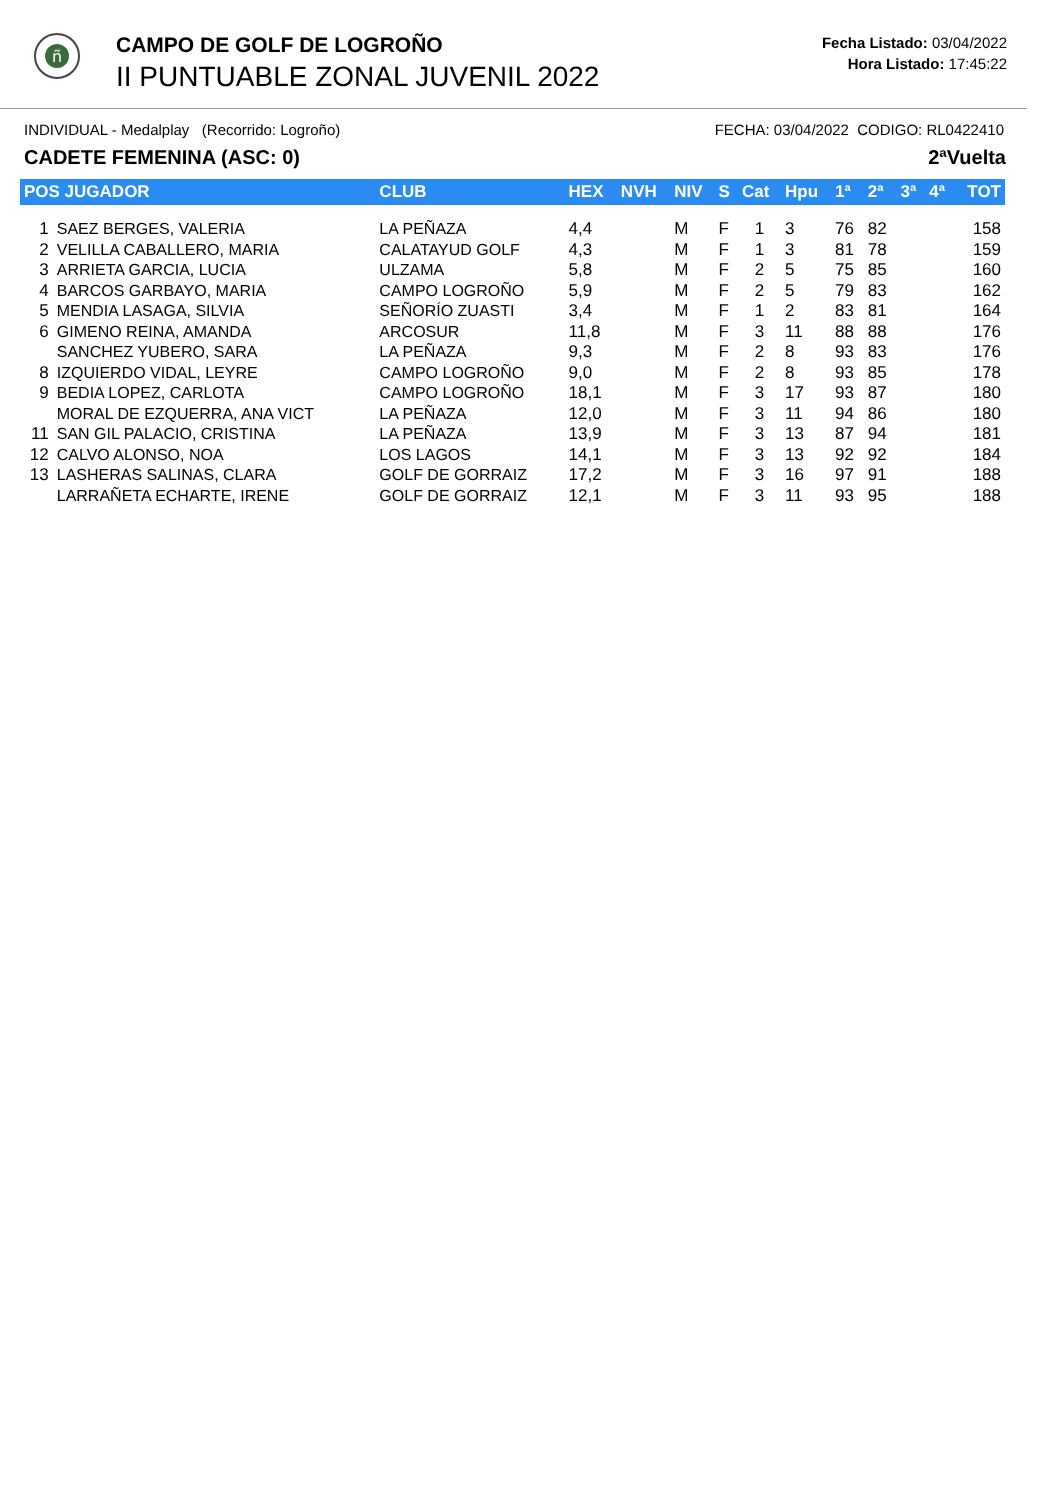ñ
CAMPO DE GOLF DE LOGROÑO
II PUNTUABLE ZONAL JUVENIL 2022
Fecha Listado: 03/04/2022
Hora Listado: 17:45:22
INDIVIDUAL - Medalplay (Recorrido: Logroño) FECHA: 03/04/2022 CODIGO: RL0422410
CADETE FEMENINA (ASC: 0) 2ªVuelta
| POS JUGADOR | | CLUB | HEX | NVH | NIV | S | Cat | Hpu | 1ª | 2ª | 3ª | 4ª | TOT |
| --- | --- | --- | --- | --- | --- | --- | --- | --- | --- | --- | --- | --- | --- |
| 1 | SAEZ BERGES, VALERIA | LA PEÑAZA | 4,4 | | M | F | 1 | 3 | 76 | 82 | | | 158 |
| 2 | VELILLA CABALLERO, MARIA | CALATAYUD GOLF | 4,3 | | M | F | 1 | 3 | 81 | 78 | | | 159 |
| 3 | ARRIETA GARCIA, LUCIA | ULZAMA | 5,8 | | M | F | 2 | 5 | 75 | 85 | | | 160 |
| 4 | BARCOS GARBAYO, MARIA | CAMPO LOGROÑO | 5,9 | | M | F | 2 | 5 | 79 | 83 | | | 162 |
| 5 | MENDIA LASAGA, SILVIA | SEÑORÍO ZUASTI | 3,4 | | M | F | 1 | 2 | 83 | 81 | | | 164 |
| 6 | GIMENO REINA, AMANDA | ARCOSUR | 11,8 | | M | F | 3 | 11 | 88 | 88 | | | 176 |
| | SANCHEZ YUBERO, SARA | LA PEÑAZA | 9,3 | | M | F | 2 | 8 | 93 | 83 | | | 176 |
| 8 | IZQUIERDO VIDAL, LEYRE | CAMPO LOGROÑO | 9,0 | | M | F | 2 | 8 | 93 | 85 | | | 178 |
| 9 | BEDIA LOPEZ, CARLOTA | CAMPO LOGROÑO | 18,1 | | M | F | 3 | 17 | 93 | 87 | | | 180 |
| | MORAL DE EZQUERRA, ANA VICT | LA PEÑAZA | 12,0 | | M | F | 3 | 11 | 94 | 86 | | | 180 |
| 11 | SAN GIL PALACIO, CRISTINA | LA PEÑAZA | 13,9 | | M | F | 3 | 13 | 87 | 94 | | | 181 |
| 12 | CALVO ALONSO, NOA | LOS LAGOS | 14,1 | | M | F | 3 | 13 | 92 | 92 | | | 184 |
| 13 | LASHERAS SALINAS, CLARA | GOLF DE GORRAIZ | 17,2 | | M | F | 3 | 16 | 97 | 91 | | | 188 |
| | LARRAÑETA ECHARTE, IRENE | GOLF DE GORRAIZ | 12,1 | | M | F | 3 | 11 | 93 | 95 | | | 188 |